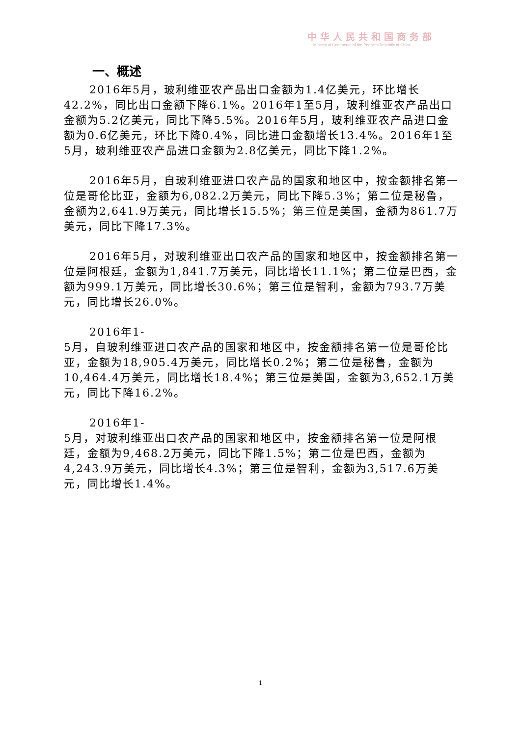中华人民共和国商务部
Ministry of Commerce of the People's Republic of China
一、概述
2016年5月，玻利维亚农产品出口金额为1.4亿美元，环比增长42.2%，同比出口金额下降6.1%。2016年1至5月，玻利维亚农产品出口金额为5.2亿美元，同比下降5.5%。2016年5月，玻利维亚农产品进口金额为0.6亿美元，环比下降0.4%，同比进口金额增长13.4%。2016年1至5月，玻利维亚农产品进口金额为2.8亿美元，同比下降1.2%。
2016年5月，自玻利维亚进口农产品的国家和地区中，按金额排名第一位是哥伦比亚，金额为6,082.2万美元，同比下降5.3%；第二位是秘鲁，金额为2,641.9万美元，同比增长15.5%；第三位是美国，金额为861.7万美元，同比下降17.3%。
2016年5月，对玻利维亚出口农产品的国家和地区中，按金额排名第一位是阿根廷，金额为1,841.7万美元，同比增长11.1%；第二位是巴西，金额为999.1万美元，同比增长30.6%；第三位是智利，金额为793.7万美元，同比增长26.0%。
2016年1-
5月，自玻利维亚进口农产品的国家和地区中，按金额排名第一位是哥伦比亚，金额为18,905.4万美元，同比增长0.2%；第二位是秘鲁，金额为10,464.4万美元，同比增长18.4%；第三位是美国，金额为3,652.1万美元，同比下降16.2%。
2016年1-
5月，对玻利维亚出口农产品的国家和地区中，按金额排名第一位是阿根廷，金额为9,468.2万美元，同比下降1.5%；第二位是巴西，金额为4,243.9万美元，同比增长4.3%；第三位是智利，金额为3,517.6万美元，同比增长1.4%。
1